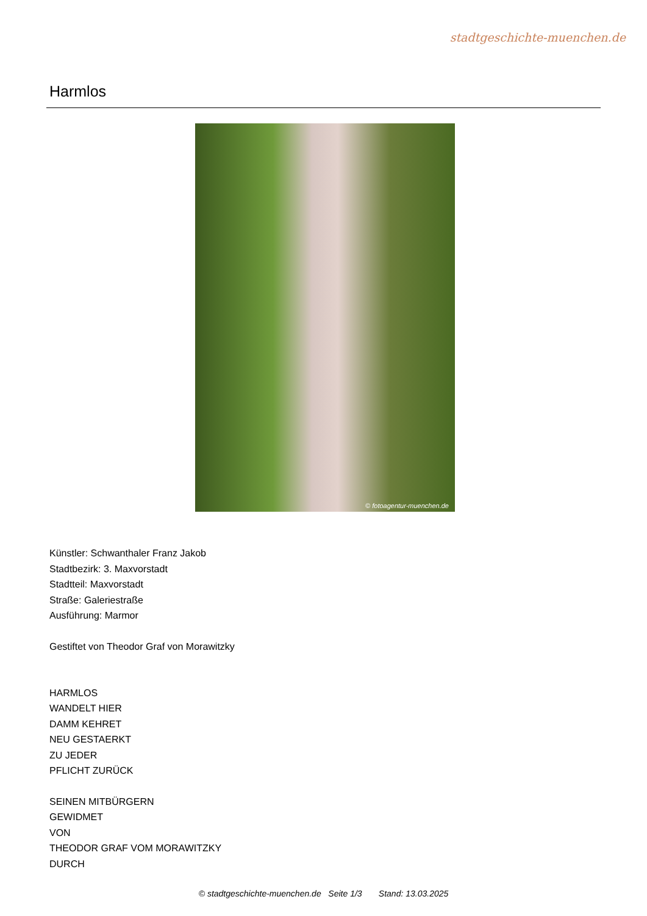stadtgeschichte-muenchen.de
Harmlos
© fotoagentur-muenchen.de
Künstler: Schwanthaler Franz Jakob
Stadtbezirk: 3. Maxvorstadt
Stadtteil: Maxvorstadt
Straße: Galeriestraße
Ausführung: Marmor
Gestiftet von Theodor Graf von Morawitzky
HARMLOS
WANDELT HIER
DAMM KEHRET
NEU GESTAERKT
ZU JEDER
PFLICHT ZURÜCK
SEINEN MITBÜRGERN
GEWIDMET
VON
THEODOR GRAF VOM MORAWITZKY
DURCH
© stadtgeschichte-muenchen.de Seite 1/3 Stand: 13.03.2025